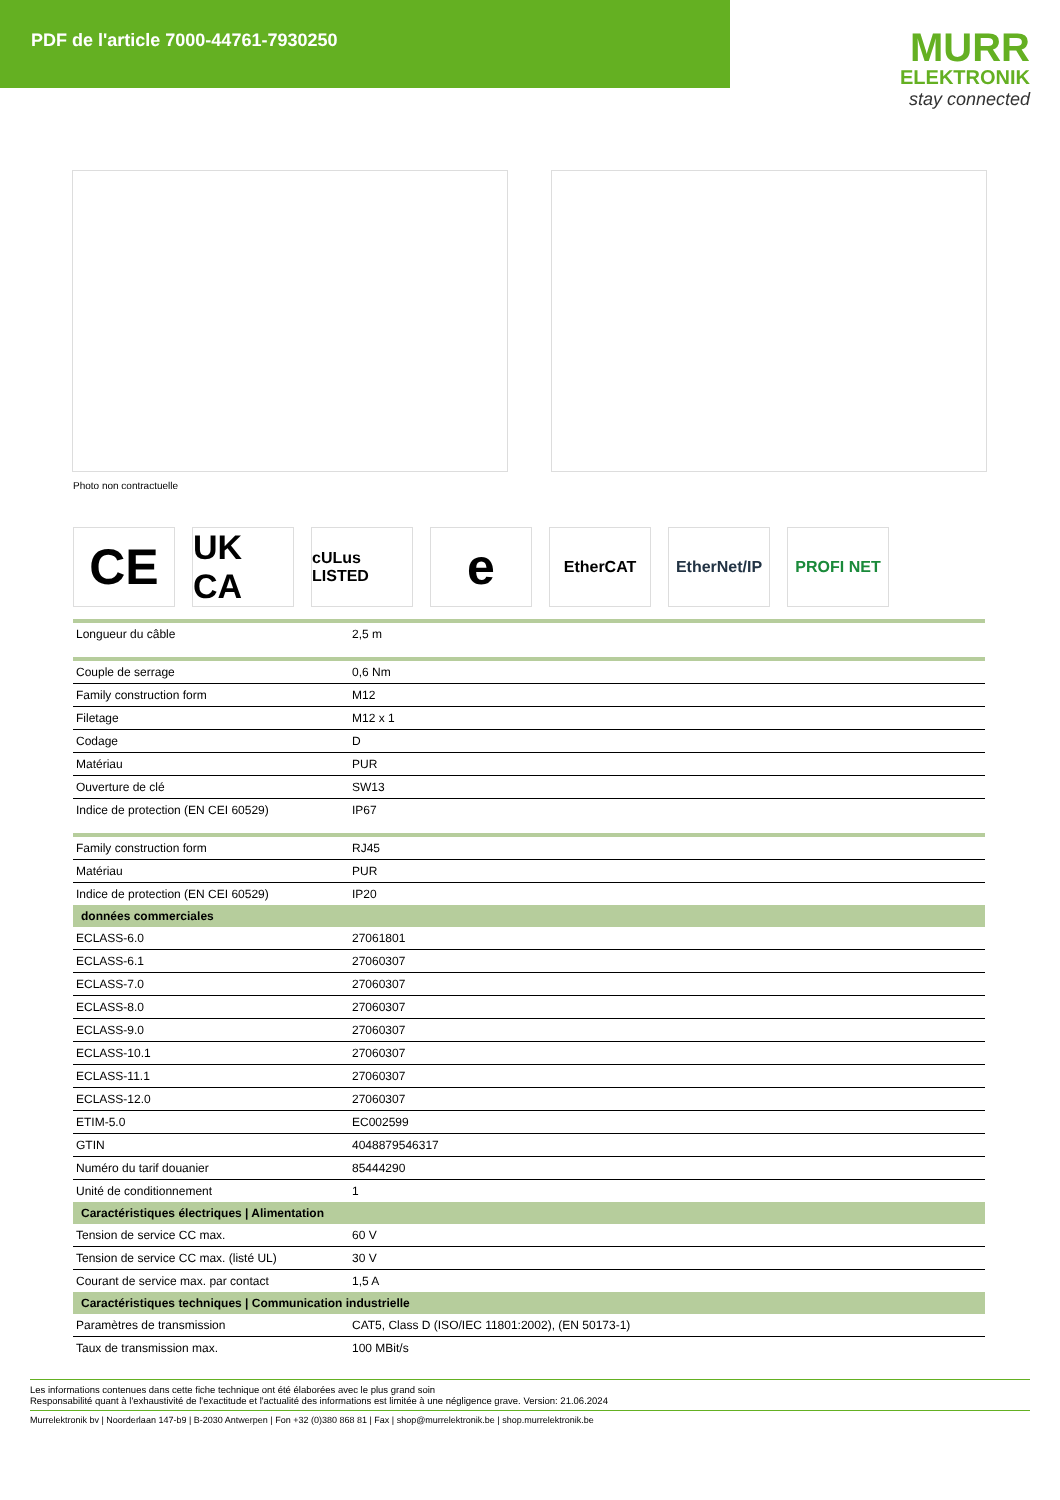PDF de l'article 7000-44761-7930250
MURR
ELEKTRONIK
stay connected
Photo non contractuelle
CE
UK CA
cULus LISTED
e
EtherCAT EtherNet/IP
PROFI NET
| Longueur du câble | 2,5 m |
| Couple de serrage | 0,6 Nm |
| Family construction form | M12 |
| Filetage | M12 x 1 |
| Codage | D |
| Matériau | PUR |
| Ouverture de clé | SW13 |
| Indice de protection (EN CEI 60529) | IP67 |
| Family construction form | RJ45 |
| Matériau | PUR |
| Indice de protection (EN CEI 60529) | IP20 |
| données commerciales | |
| ECLASS-6.0 | 27061801 |
| ECLASS-6.1 | 27060307 |
| ECLASS-7.0 | 27060307 |
| ECLASS-8.0 | 27060307 |
| ECLASS-9.0 | 27060307 |
| ECLASS-10.1 | 27060307 |
| ECLASS-11.1 | 27060307 |
| ECLASS-12.0 | 27060307 |
| ETIM-5.0 | EC002599 |
| GTIN | 4048879546317 |
| Numéro du tarif douanier | 85444290 |
| Unité de conditionnement | 1 |
| Caractéristiques électriques / Alimentation | |
| Tension de service CC max. | 60 V |
| Tension de service CC max. (listé UL) | 30 V |
| Courant de service max. par contact | 1,5 A |
| Caractéristiques techniques / Communication industrielle | |
| Paramètres de transmission | CAT5, Class D (ISO/IEC 11801:2002), (EN 50173-1) |
| Taux de transmission max. | 100 MBit/s |
Les informations contenues dans cette fiche technique ont été élaborées avec le plus grand soin
Responsabilité quant à l'exhaustivité de l'exactitude et l'actualité des informations est limitée à une négligence grave. Version: 21.06.2024
Murrelektronik bv | Noorderlaan 147-b9 | B-2030 Antwerpen | Fon +32 (0)380 868 81 | Fax | shop@murrelektronik.be | shop.murrelektronik.be